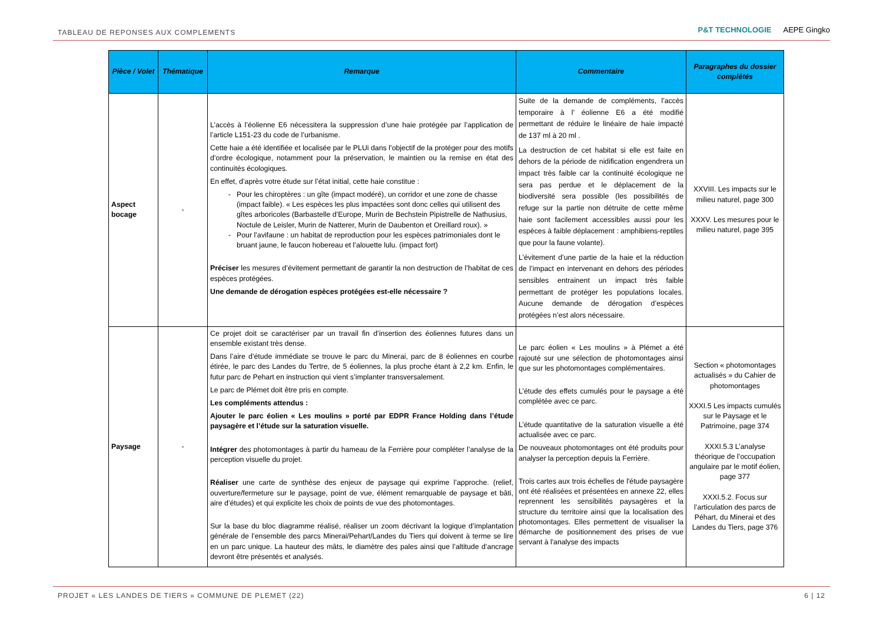TABLEAU DE REPONSES AUX COMPLEMENTS
P&T TECHNOLOGIE AEPE Gingko
| Pièce / Volet | Thématique | Remarque | Commentaire | Paragraphes du dossier complétés |
| --- | --- | --- | --- | --- |
| Aspect bocage | - | L’accès à l’éolienne E6 nécessitera la suppression d’une haie protégée par l’application de l’article L151-23 du code de l’urbanisme. Cette haie a été identifiée et localisée par le PLUi dans l’objectif de la protéger pour des motifs d’ordre écologique, notamment pour la préservation, le maintien ou la remise en état des continuités écologiques. En effet, d’après votre étude sur l’état initial, cette haie constitue : Pour les chiroptères : un gîte (impact modéré), un corridor et une zone de chasse (impact faible). « Les espèces les plus impactées sont donc celles qui utilisent des gîtes arboricoles (Barbastelle d’Europe, Murin de Bechstein Pipistrelle de Nathusius, Noctule de Leisler, Murin de Natterer, Murin de Daubenton et Oreillard roux). » Pour l’avifaune : un habitat de reproduction pour les espèces patrimoniales dont le bruant jaune, le faucon hobereau et l’alouette lulu. (impact fort) Préciser les mesures d’évitement permettant de garantir la non destruction de l’habitat de ces espèces protégées. Une demande de dérogation espèces protégées est-elle nécessaire ? | Suite de la demande de compléments, l’accès temporaire à l’ éolienne E6 a été modifié permettant de réduire le linéaire de haie impacté de 137 ml à 20 ml . La destruction de cet habitat si elle est faite en dehors de la période de nidification engendrera un impact très faible car la continuité écologique ne sera pas perdue et le déplacement de la biodiversité sera possible (les possibilités de refuge sur la partie non détruite de cette même haie sont facilement accessibles aussi pour les espèces à faible déplacement : amphibiens-reptiles que pour la faune volante). L’évitement d’une partie de la haie et la réduction de l’impact en intervenant en dehors des périodes sensibles entrainent un impact très faible permettant de protéger les populations locales. Aucune demande de dérogation d’espèces protégées n’est alors nécessaire. | XXVIII. Les impacts sur le milieu naturel, page 300 XXXV. Les mesures pour le milieu naturel, page 395 |
| Paysage | - | Ce projet doit se caractériser par un travail fin d’insertion des éoliennes futures dans un ensemble existant très dense. Dans l’aire d’étude immédiate se trouve le parc du Minerai, parc de 8 éoliennes en courbe étirée, le parc des Landes du Tertre, de 5 éoliennes, la plus proche étant à 2,2 km. Enfin, le futur parc de Pehart en instruction qui vient s’implanter transversalement. Le parc de Plémet doit être pris en compte. Les compléments attendus : Ajouter le parc éolien « Les moulins » porté par EDPR France Holding dans l’étude paysagère et l’étude sur la saturation visuelle. Intégrer des photomontages à partir du hameau de la Ferrière pour compléter l’analyse de la perception visuelle du projet. Réaliser une carte de synthèse des enjeux de paysage qui exprime l’approche. (relief, ouverture/fermeture sur le paysage, point de vue, élément remarquable de paysage et bâti, aire d’études) et qui explicite les choix de points de vue des photomontages. Sur la base du bloc diagramme réalisé, réaliser un zoom décrivant la logique d’implantation générale de l’ensemble des parcs Minerai/Pehart/Landes du Tiers qui doivent à terme se lire en un parc unique. La hauteur des mâts, le diamètre des pales ainsi que l’altitude d’ancrage devront être présentés et analysés. | Le parc éolien « Les moulins » à Plémet a été rajouté sur une sélection de photomontages ainsi que sur les photomontages complémentaires. L’étude des effets cumulés pour le paysage a été complétée avec ce parc. L’étude quantitative de la saturation visuelle a été actualisée avec ce parc. De nouveaux photomontages ont été produits pour analyser la perception depuis la Ferrière. Trois cartes aux trois échelles de l'étude paysagère ont été réalisées et présentées en annexe 22, elles reprennent les sensibilités paysagères et la structure du territoire ainsi que la localisation des photomontages. Elles permettent de visualiser la démarche de positionnement des prises de vue servant à l'analyse des impacts | Section « photomontages actualisés » du Cahier de photomontages XXXI.5 Les impacts cumulés sur le Paysage et le Patrimoine, page 374 XXXI.5.3 L’analyse théorique de l’occupation angulaire par le motif éolien, page 377 XXXI.5.2. Focus sur l’articulation des parcs de Péhart, du Minerai et des Landes du Tiers, page 376 |
PROJET « LES LANDES DE TIERS » COMMUNE DE PLEMET (22) 6 | 12